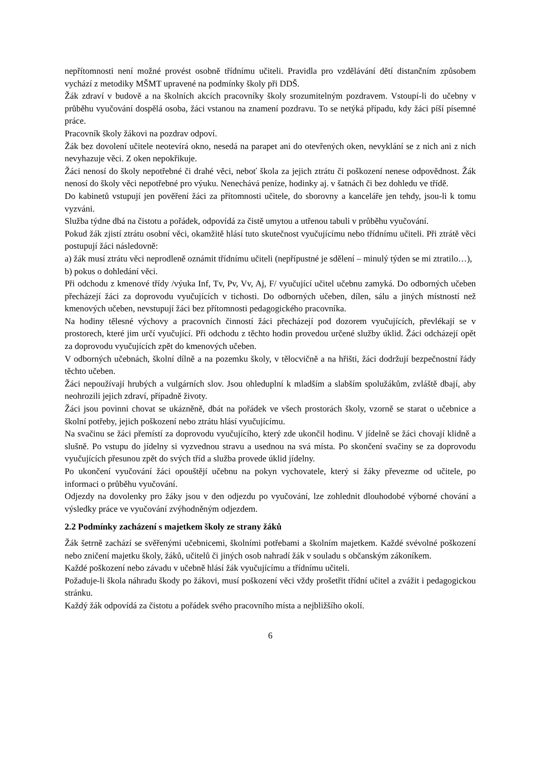nepřítomnosti není možné provést osobně třídnímu učiteli. Pravidla pro vzdělávání dětí distančním způsobem vychází z metodiky MŠMT upravené na podmínky školy při DDŠ.
Žák zdraví v budově a na školních akcích pracovníky školy srozumitelným pozdravem. Vstoupí-li do učebny v průběhu vyučování dospělá osoba, žáci vstanou na znamení pozdravu. To se netýká případu, kdy žáci píší písemné práce.
Pracovník školy žákovi na pozdrav odpoví.
Žák bez dovolení učitele neotevírá okno, nesedá na parapet ani do otevřených oken, nevyklání se z nich ani z nich nevyhazuje věci. Z oken nepokřikuje.
Žáci nenosí do školy nepotřebné či drahé věci, neboť škola za jejich ztrátu či poškození nenese odpovědnost. Žák nenosí do školy věci nepotřebné pro výuku. Nenechává peníze, hodinky aj. v šatnách či bez dohledu ve třídě.
Do kabinetů vstupují jen pověření žáci za přítomnosti učitele, do sborovny a kanceláře jen tehdy, jsou-li k tomu vyzváni.
Služba týdne dbá na čistotu a pořádek, odpovídá za čistě umytou a utřenou tabuli v průběhu vyučování.
Pokud žák zjistí ztrátu osobní věci, okamžitě hlásí tuto skutečnost vyučujícímu nebo třídnímu učiteli. Při ztrátě věci postupují žáci následovně:
a) žák musí ztrátu věci neprodleně oznámit třídnímu učiteli (nepřípustné je sdělení – minulý týden se mi ztratilo…),
b) pokus o dohledání věci.
Při odchodu z kmenové třídy /výuka Inf, Tv, Pv, Vv, Aj, F/ vyučující učitel učebnu zamyká. Do odborných učeben přecházejí žáci za doprovodu vyučujících v tichosti. Do odborných učeben, dílen, sálu a jiných místností než kmenových učeben, nevstupují žáci bez přítomnosti pedagogického pracovníka.
Na hodiny tělesné výchovy a pracovních činností žáci přecházejí pod dozorem vyučujících, převlékají se v prostorech, které jim určí vyučující. Při odchodu z těchto hodin provedou určené služby úklid. Žáci odcházejí opět za doprovodu vyučujících zpět do kmenových učeben.
V odborných učebnách, školní dílně a na pozemku školy, v tělocvičně a na hřišti, žáci dodržují bezpečnostní řády těchto učeben.
Žáci nepoužívají hrubých a vulgárních slov. Jsou ohleduplní k mladším a slabším spolužákům, zvláště dbají, aby neohrozili jejich zdraví, případně životy.
Žáci jsou povinni chovat se ukázněně, dbát na pořádek ve všech prostorách školy, vzorně se starat o učebnice a školní potřeby, jejich poškození nebo ztrátu hlásí vyučujícímu.
Na svačinu se žáci přemístí za doprovodu vyučujícího, který zde ukončil hodinu. V jídelně se žáci chovají klidně a slušně. Po vstupu do jídelny si vyzvednou stravu a usednou na svá místa. Po skončení svačiny se za doprovodu vyučujících přesunou zpět do svých tříd a služba provede úklid jídelny.
Po ukončení vyučování žáci opouštějí učebnu na pokyn vychovatele, který si žáky převezme od učitele, po informaci o průběhu vyučování.
Odjezdy na dovolenky pro žáky jsou v den odjezdu po vyučování, lze zohlednit dlouhodobé výborné chování a výsledky práce ve vyučování zvýhodněným odjezdem.
2.2 Podmínky zacházení s majetkem školy ze strany žáků
Žák šetrně zachází se svěřenými učebnicemi, školními potřebami a školním majetkem. Každé svévolné poškození nebo zničení majetku školy, žáků, učitelů či jiných osob nahradí žák v souladu s občanským zákoníkem.
Každé poškození nebo závadu v učebně hlásí žák vyučujícímu a třídnímu učiteli.
Požaduje-li škola náhradu škody po žákovi, musí poškození věci vždy prošetřit třídní učitel a zvážit i pedagogickou stránku.
Každý žák odpovídá za čistotu a pořádek svého pracovního místa a nejbližšího okolí.
6